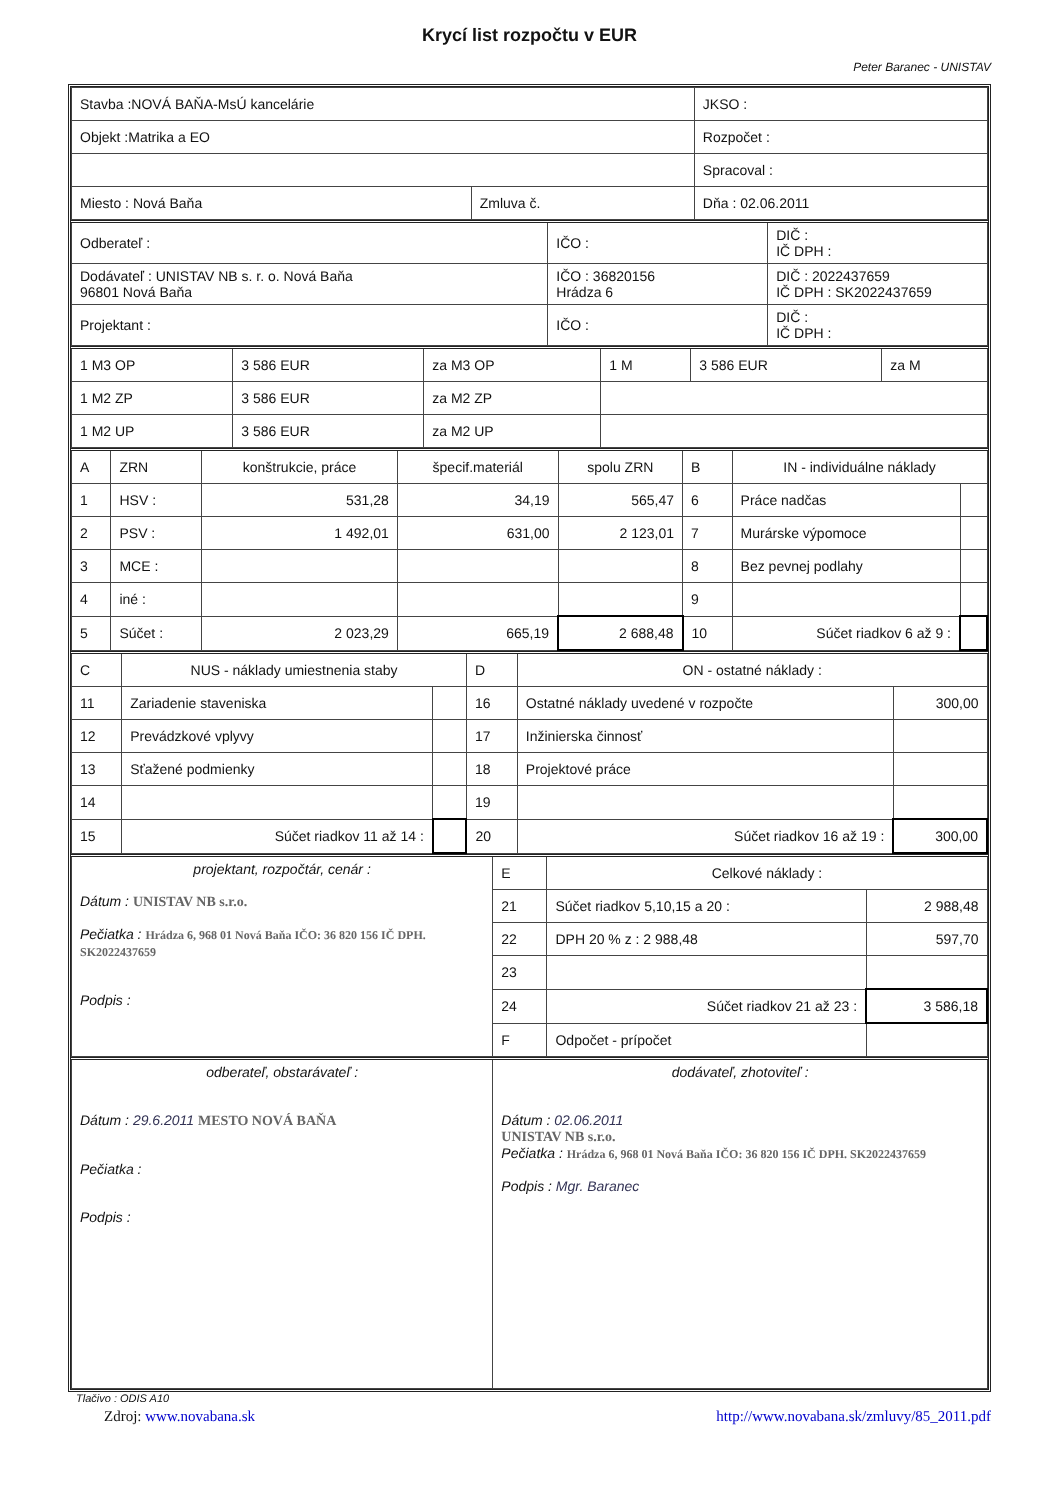Krycí list rozpočtu v EUR
Peter Baranec - UNISTAV
| Stavba :NOVÁ BAŇA-MsÚ kancelárie | | JKSO : |
| Objekt :Matrika a EO | | Rozpočet : |
| | | Spracoval : |
| Miesto : Nová Baňa | Zmluva č. | Dňa : 02.06.2011 |
| Odberateľ : | IČO : | DIČ : IČ DPH : |
| Dodávateľ : UNISTAV NB s. r. o. Nová Baňa 96801 Nová Baňa | IČO : 36820156 Hrádza 6 | DIČ : 2022437659 IČ DPH : SK2022437659 |
| Projektant : | IČO : | DIČ : IČ DPH : |
| 1 M3 OP | 3 586 EUR | za M3 OP | 1 M | 3 586 EUR | za M |
| 1 M2 ZP | 3 586 EUR | za M2 ZP | | | |
| 1 M2 UP | 3 586 EUR | za M2 UP | | | |
| A | ZRN | konštrukcie, práce | špecif.materiál | spolu ZRN | B | IN - individuálne náklady | |
| 1 | HSV : | 531,28 | 34,19 | 565,47 | 6 | Práce nadčas | |
| 2 | PSV : | 1 492,01 | 631,00 | 2 123,01 | 7 | Murárske výpomoce | |
| 3 | MCE : | | | | 8 | Bez pevnej podlahy | |
| 4 | iné : | | | | 9 | | |
| 5 | Súčet : | 2 023,29 | 665,19 | 2 688,48 | 10 | Súčet riadkov 6 až 9 : | |
| C | NUS - náklady umiestnenia staby | | D | ON - ostatné náklady : | |
| 11 | Zariadenie staveniska | | 16 | Ostatné náklady uvedené v rozpočte | 300,00 |
| 12 | Prevádzkové vplyvy | | 17 | Inžinierska činnosť | |
| 13 | Sťažené podmienky | | 18 | Projektové práce | |
| 14 | | | 19 | | |
| 15 | Súčet riadkov 11 až 14 : | | 20 | Súčet riadkov 16 až 19 : | 300,00 |
| projektant, rozpočtár, cenár : Dátum : UNISTAV NB s.r.o. Pečiatka : Hrádza 6, 968 01 Nová Baňa IČO: 36 820 156 IČ DPH. SK2022437659 Podpis : | E | Celkové náklady : | |
| | 21 | Súčet riadkov 5,10,15 a 20 : | 2 988,48 |
| | 22 | DPH 20 % z : 2 988,48 | 597,70 |
| | 23 | | |
| | 24 | Súčet riadkov 21 až 23 : | 3 586,18 |
| | F | Odpočet - prípočet | |
| odberateľ, obstarávateľ : Dátum : 29.6.2011 MESTO NOVÁ BAŇA Pečiatka : Podpis : | dodávateľ, zhotoviteľ : Dátum : 02.06.2011 UNISTAV NB s.r.o. Pečiatka : Hrádza 6, 968 01 Nová Baňa IČO: 36 820 156 IČ DPH. SK2022437659 Podpis : Mgr. Baranec |
Tlačivo : ODIS A10
Zdroj: www.novabana.sk http://www.novabana.sk/zmluvy/85_2011.pdf